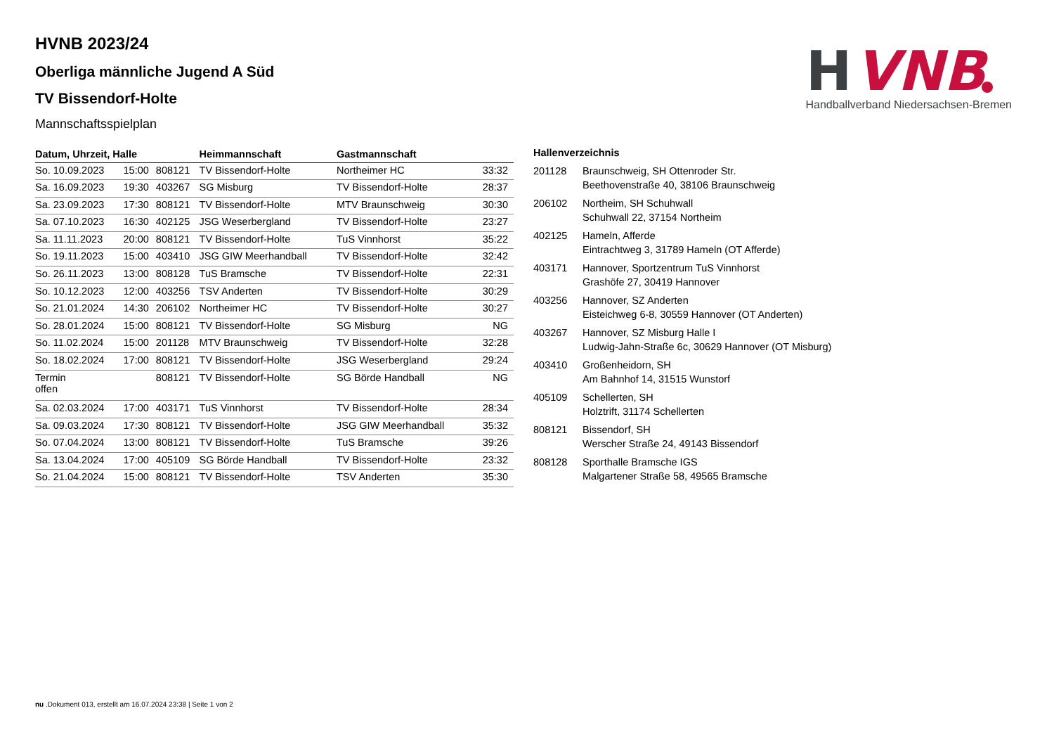H
VNB
Handballverband Niedersachsen-Bremen
HVNB 2023/24
Oberliga männliche Jugend A Süd
TV Bissendorf-Holte
Mannschaftsspielplan
| Datum, Uhrzeit, Halle | | | Heimmannschaft | Gastmannschaft | |
| --- | --- | --- | --- | --- | --- |
| So. 10.09.2023 | 15:00 | 808121 | TV Bissendorf-Holte | Northeimer HC | 33:32 |
| Sa. 16.09.2023 | 19:30 | 403267 | SG Misburg | TV Bissendorf-Holte | 28:37 |
| Sa. 23.09.2023 | 17:30 | 808121 | TV Bissendorf-Holte | MTV Braunschweig | 30:30 |
| Sa. 07.10.2023 | 16:30 | 402125 | JSG Weserbergland | TV Bissendorf-Holte | 23:27 |
| Sa. 11.11.2023 | 20:00 | 808121 | TV Bissendorf-Holte | TuS Vinnhorst | 35:22 |
| So. 19.11.2023 | 15:00 | 403410 | JSG GIW Meerhandball | TV Bissendorf-Holte | 32:42 |
| So. 26.11.2023 | 13:00 | 808128 | TuS Bramsche | TV Bissendorf-Holte | 22:31 |
| So. 10.12.2023 | 12:00 | 403256 | TSV Anderten | TV Bissendorf-Holte | 30:29 |
| So. 21.01.2024 | 14:30 | 206102 | Northeimer HC | TV Bissendorf-Holte | 30:27 |
| So. 28.01.2024 | 15:00 | 808121 | TV Bissendorf-Holte | SG Misburg | NG |
| So. 11.02.2024 | 15:00 | 201128 | MTV Braunschweig | TV Bissendorf-Holte | 32:28 |
| So. 18.02.2024 | 17:00 | 808121 | TV Bissendorf-Holte | JSG Weserbergland | 29:24 |
| Termin offen | | 808121 | TV Bissendorf-Holte | SG Börde Handball | NG |
| Sa. 02.03.2024 | 17:00 | 403171 | TuS Vinnhorst | TV Bissendorf-Holte | 28:34 |
| Sa. 09.03.2024 | 17:30 | 808121 | TV Bissendorf-Holte | JSG GIW Meerhandball | 35:32 |
| So. 07.04.2024 | 13:00 | 808121 | TV Bissendorf-Holte | TuS Bramsche | 39:26 |
| Sa. 13.04.2024 | 17:00 | 405109 | SG Börde Handball | TV Bissendorf-Holte | 23:32 |
| So. 21.04.2024 | 15:00 | 808121 | TV Bissendorf-Holte | TSV Anderten | 35:30 |
Hallenverzeichnis
| 201128 | Braunschweig, SH Ottenroder Str. Beethovenstraße 40, 38106 Braunschweig |
| 206102 | Northeim, SH Schuhwall Schuhwall 22, 37154 Northeim |
| 402125 | Hameln, Afferde Eintrachtweg 3, 31789 Hameln (OT Afferde) |
| 403171 | Hannover, Sportzentrum TuS Vinnhorst Grashöfe 27, 30419 Hannover |
| 403256 | Hannover, SZ Anderten Eisteichweg 6-8, 30559 Hannover (OT Anderten) |
| 403267 | Hannover, SZ Misburg Halle I Ludwig-Jahn-Straße 6c, 30629 Hannover (OT Misburg) |
| 403410 | Großenheidorn, SH Am Bahnhof 14, 31515 Wunstorf |
| 405109 | Schellerten, SH Holztrift, 31174 Schellerten |
| 808121 | Bissendorf, SH Werscher Straße 24, 49143 Bissendorf |
| 808128 | Sporthalle Bramsche IGS Malgartener Straße 58, 49565 Bramsche |
nu .Dokument 013, erstellt am 16.07.2024 23:38 | Seite 1 von 2